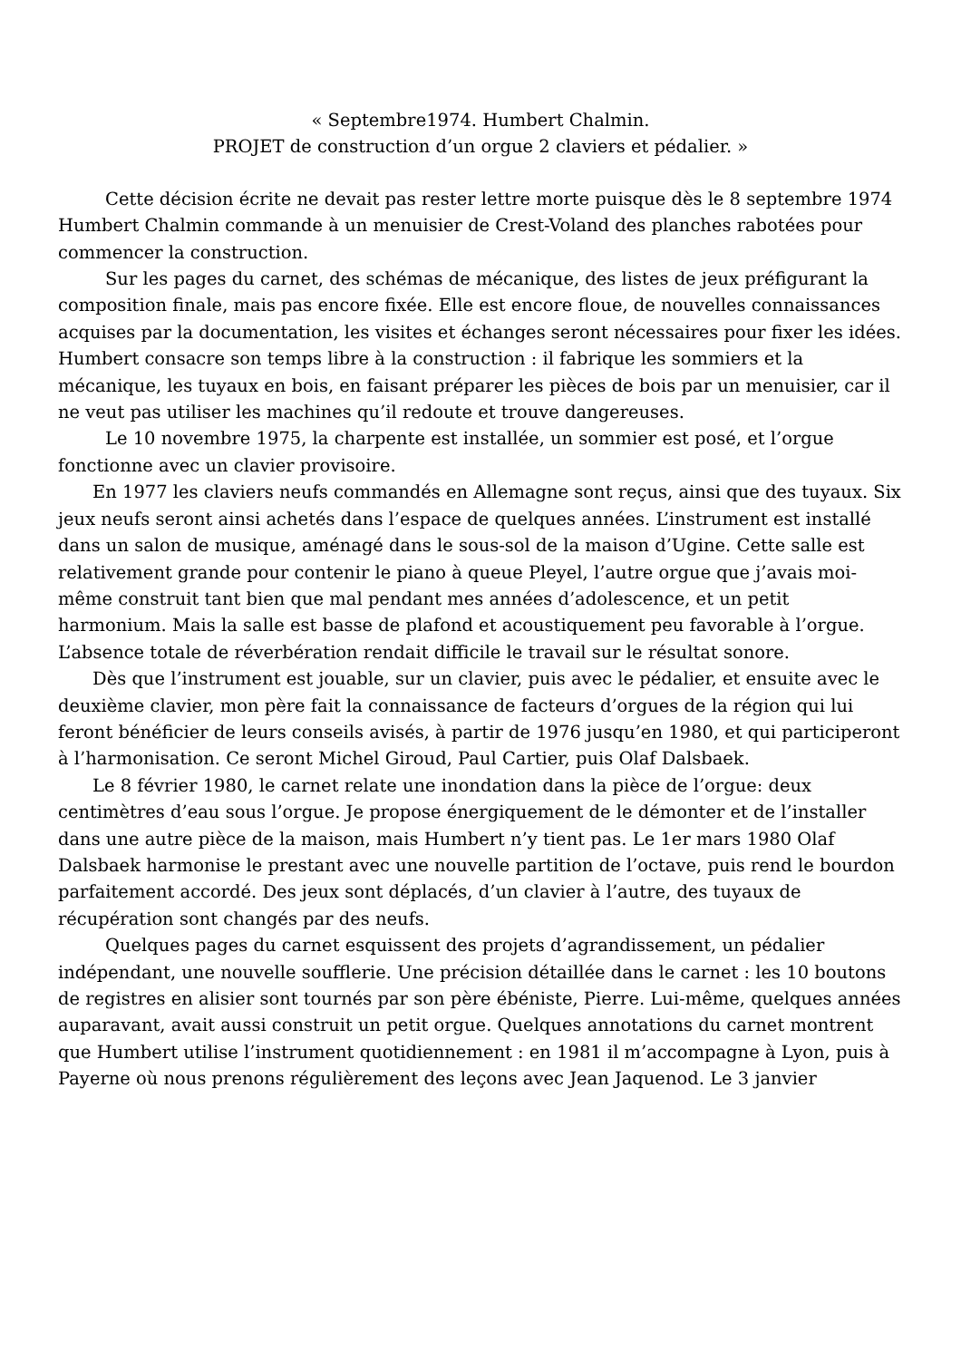« Septembre1974. Humbert Chalmin.
PROJET de construction d’un orgue 2 claviers et pédalier. »
Cette décision écrite ne devait pas rester lettre morte puisque dès le 8 septembre 1974 Humbert Chalmin commande à un menuisier de Crest-Voland des planches rabotées pour commencer la construction.
Sur les pages du carnet, des schémas de mécanique, des listes de jeux préfigurant la composition finale, mais pas encore fixée. Elle est encore floue, de nouvelles connaissances acquises par la documentation, les visites et échanges seront nécessaires pour fixer les idées. Humbert consacre son temps libre à la construction : il fabrique les sommiers et la mécanique, les tuyaux en bois, en faisant préparer les pièces de bois par un menuisier, car il ne veut pas utiliser les machines qu’il redoute et trouve dangereuses.
Le 10 novembre 1975, la charpente est installée, un sommier est posé, et l’orgue fonctionne avec un clavier provisoire.
En 1977 les claviers neufs commandés en Allemagne sont reçus, ainsi que des tuyaux. Six jeux neufs seront ainsi achetés dans l’espace de quelques années. L’instrument est installé dans un salon de musique, aménagé dans le sous-sol de la maison d’Ugine. Cette salle est relativement grande pour contenir le piano à queue Pleyel, l’autre orgue que j’avais moi-même construit tant bien que mal pendant mes années d’adolescence, et un petit harmonium. Mais la salle est basse de plafond et acoustiquement peu favorable à l’orgue. L’absence totale de réverbération rendait difficile le travail sur le résultat sonore.
Dès que l’instrument est jouable, sur un clavier, puis avec le pédalier, et ensuite avec le deuxième clavier, mon père fait la connaissance de facteurs d’orgues de la région qui lui feront bénéficier de leurs conseils avisés, à partir de 1976 jusqu’en 1980, et qui participeront à l’harmonisation. Ce seront Michel Giroud, Paul Cartier, puis Olaf Dalsbaek.
Le 8 février 1980, le carnet relate une inondation dans la pièce de l’orgue: deux centimètres d’eau sous l’orgue. Je propose énergiquement de le démonter et de l’installer dans une autre pièce de la maison, mais Humbert n’y tient pas. Le 1er mars 1980 Olaf Dalsbaek harmonise le prestant avec une nouvelle partition de l’octave, puis rend le bourdon parfaitement accordé. Des jeux sont déplacés, d’un clavier à l’autre, des tuyaux de récupération sont changés par des neufs.
Quelques pages du carnet esquissent des projets d’agrandissement, un pédalier indépendant, une nouvelle soufflerie. Une précision détaillée dans le carnet : les 10 boutons de registres en alisier sont tournés par son père ébéniste, Pierre. Lui-même, quelques années auparavant, avait aussi construit un petit orgue. Quelques annotations du carnet montrent que Humbert utilise l’instrument quotidiennement : en 1981 il m’accompagne à Lyon, puis à Payerne où nous prenons régulièrement des leçons avec Jean Jaquenod. Le 3 janvier